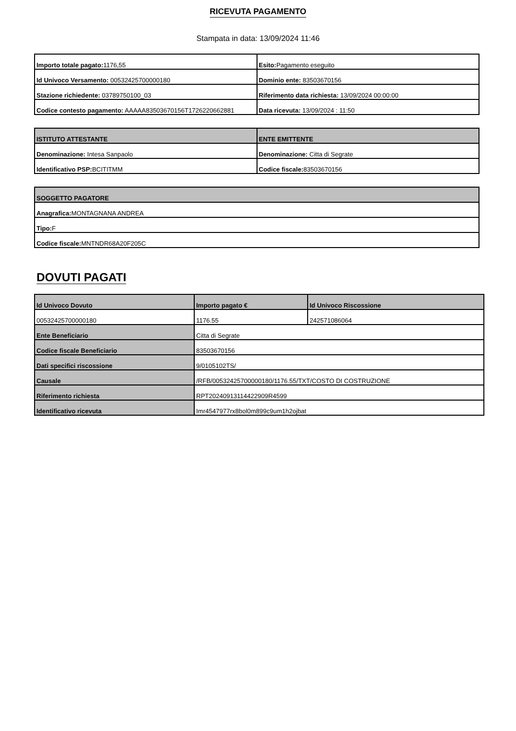RICEVUTA PAGAMENTO
Stampata in data: 13/09/2024 11:46
| Importo totale pagato: 1176,55 | Esito: Pagamento eseguito |
| Id Univoco Versamento: 00532425700000180 | Dominio ente: 83503670156 |
| Stazione richiedente: 03789750100_03 | Riferimento data richiesta: 13/09/2024 00:00:00 |
| Codice contesto pagamento: AAAAA83503670156T1726220662881 | Data ricevuta: 13/09/2024 : 11:50 |
| ISTITUTO ATTESTANTE | ENTE EMITTENTE |
| --- | --- |
| Denominazione: Intesa Sanpaolo | Denominazione: Citta di Segrate |
| Identificativo PSP: BCITITMM | Codice fiscale: 83503670156 |
| SOGGETTO PAGATORE |
| --- |
| Anagrafica: MONTAGNANA ANDREA |
| Tipo: F |
| Codice fiscale: MNTNDR68A20F205C |
DOVUTI PAGATI
| Id Univoco Dovuto | Importo pagato € | Id Univoco Riscossione |
| --- | --- | --- |
| 00532425700000180 | 1176.55 | 242571086064 |
| Ente Beneficiario | Citta di Segrate | |
| Codice fiscale Beneficiario | 83503670156 | |
| Dati specifici riscossione | 9/0105102TS/ | |
| Causale | /RFB/00532425700000180/1176.55/TXT/COSTO DI COSTRUZIONE | |
| Riferimento richiesta | RPT20240913114422909R4599 | |
| Identificativo ricevuta | Imr4547977rx8bol0m899c9um1h2ojbat | |